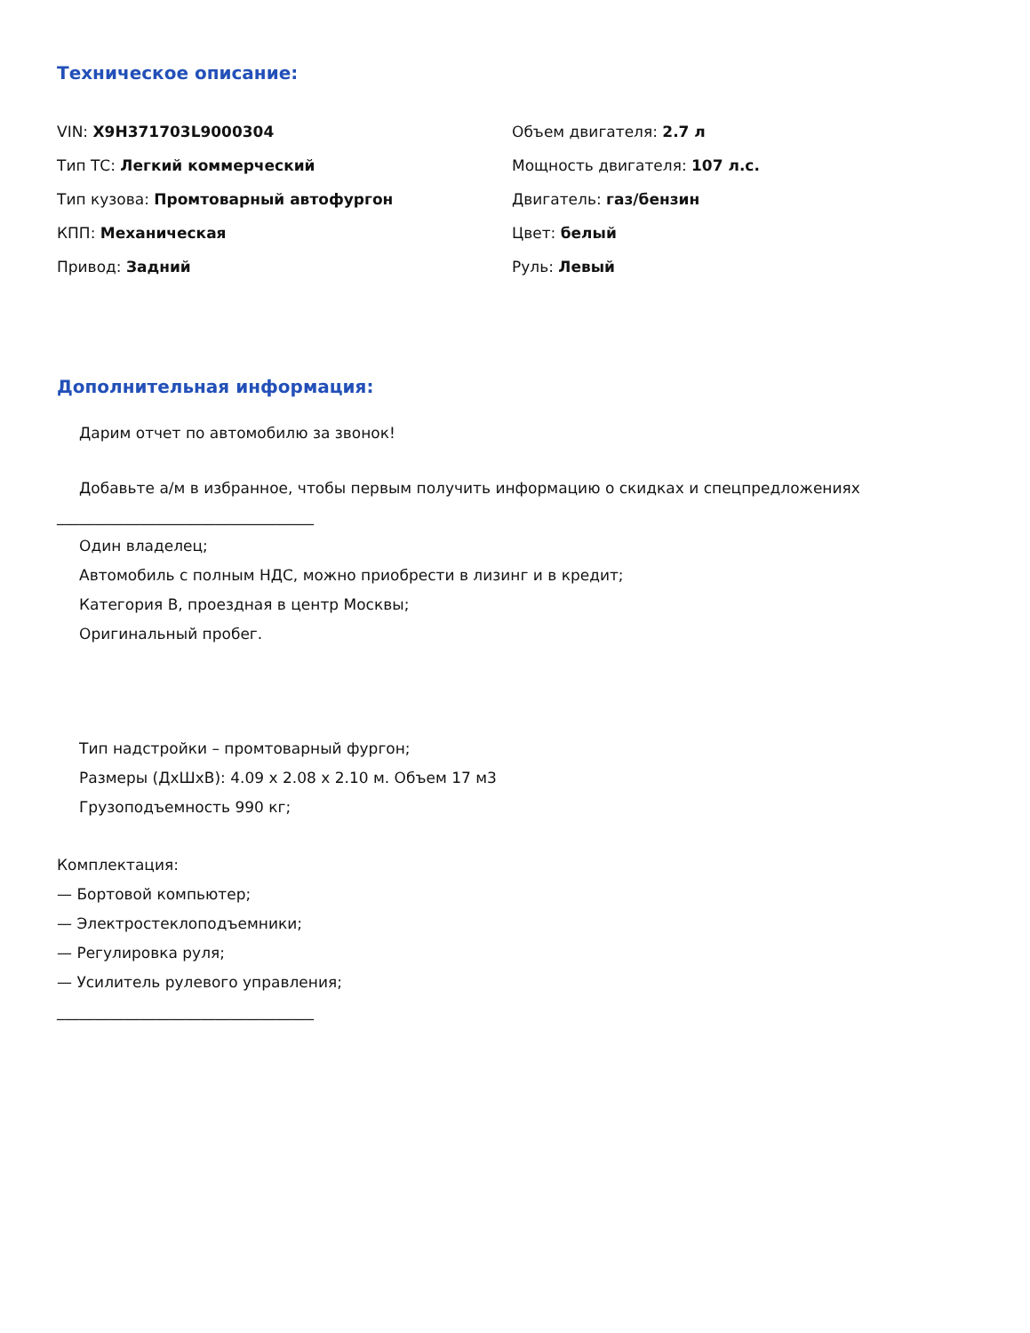Техническое описание:
VIN: X9H371703L9000304
Тип ТС: Легкий коммерческий
Тип кузова: Промтоварный автофургон
КПП: Механическая
Привод: Задний
Объем двигателя: 2.7 л
Мощность двигателя: 107 л.с.
Двигатель: газ/бензин
Цвет: белый
Руль: Левый
Дополнительная информация:
Дарим отчет по автомобилю за звонок!
Добавьте а/м в избранное, чтобы первым получить информацию о скидках и спецпредложениях
__________________________________
Один владелец;
Автомобиль с полным НДС, можно приобрести в лизинг и в кредит;
Категория B, проездная в центр Москвы;
Оригинальный пробег.
Тип надстройки – промтоварный фургон;
Размеры (ДхШхВ): 4.09 х 2.08 х 2.10 м. Объем 17 м3
Грузоподъемность 990 кг;
Комплектация:
— Бортовой компьютер;
— Электростеклоподъемники;
— Регулировка руля;
— Усилитель рулевого управления;
__________________________________